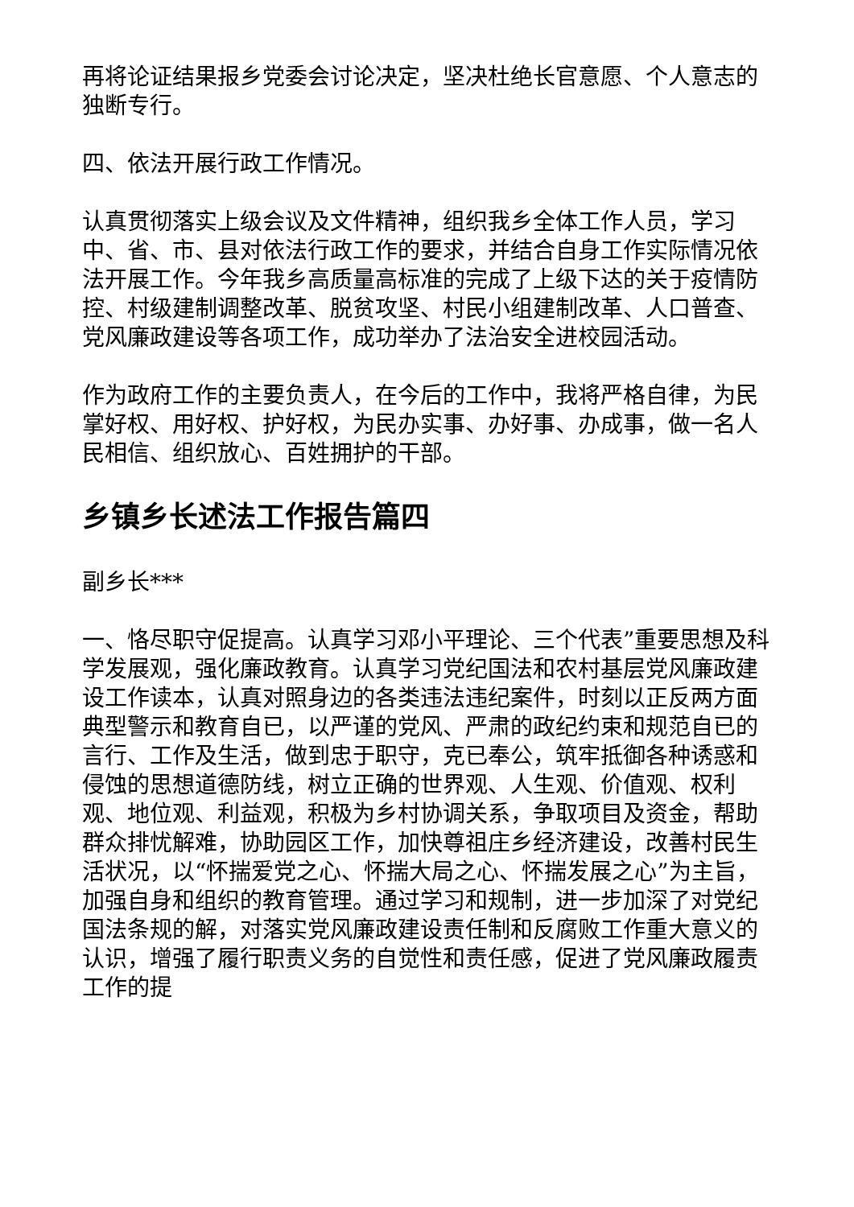再将论证结果报乡党委会讨论决定，坚决杜绝长官意愿、个人意志的独断专行。
四、依法开展行政工作情况。
认真贯彻落实上级会议及文件精神，组织我乡全体工作人员，学习中、省、市、县对依法行政工作的要求，并结合自身工作实际情况依法开展工作。今年我乡高质量高标准的完成了上级下达的关于疫情防控、村级建制调整改革、脱贫攻坚、村民小组建制改革、人口普查、党风廉政建设等各项工作，成功举办了法治安全进校园活动。
作为政府工作的主要负责人，在今后的工作中，我将严格自律，为民掌好权、用好权、护好权，为民办实事、办好事、办成事，做一名人民相信、组织放心、百姓拥护的干部。
乡镇乡长述法工作报告篇四
副乡长***
一、恪尽职守促提高。认真学习邓小平理论、三个代表”重要思想及科学发展观，强化廉政教育。认真学习党纪国法和农村基层党风廉政建设工作读本，认真对照身边的各类违法违纪案件，时刻以正反两方面典型警示和教育自已，以严谨的党风、严肃的政纪约束和规范自已的言行、工作及生活，做到忠于职守，克已奉公，筑牢抵御各种诱惑和侵蚀的思想道德防线，树立正确的世界观、人生观、价值观、权利观、地位观、利益观，积极为乡村协调关系，争取项目及资金，帮助群众排忧解难，协助园区工作，加快尊祖庄乡经济建设，改善村民生活状况，以“怀揣爱党之心、怀揣大局之心、怀揣发展之心”为主旨，加强自身和组织的教育管理。通过学习和规制，进一步加深了对党纪国法条规的解，对落实党风廉政建设责任制和反腐败工作重大意义的认识，增强了履行职责义务的自觉性和责任感，促进了党风廉政履责工作的提